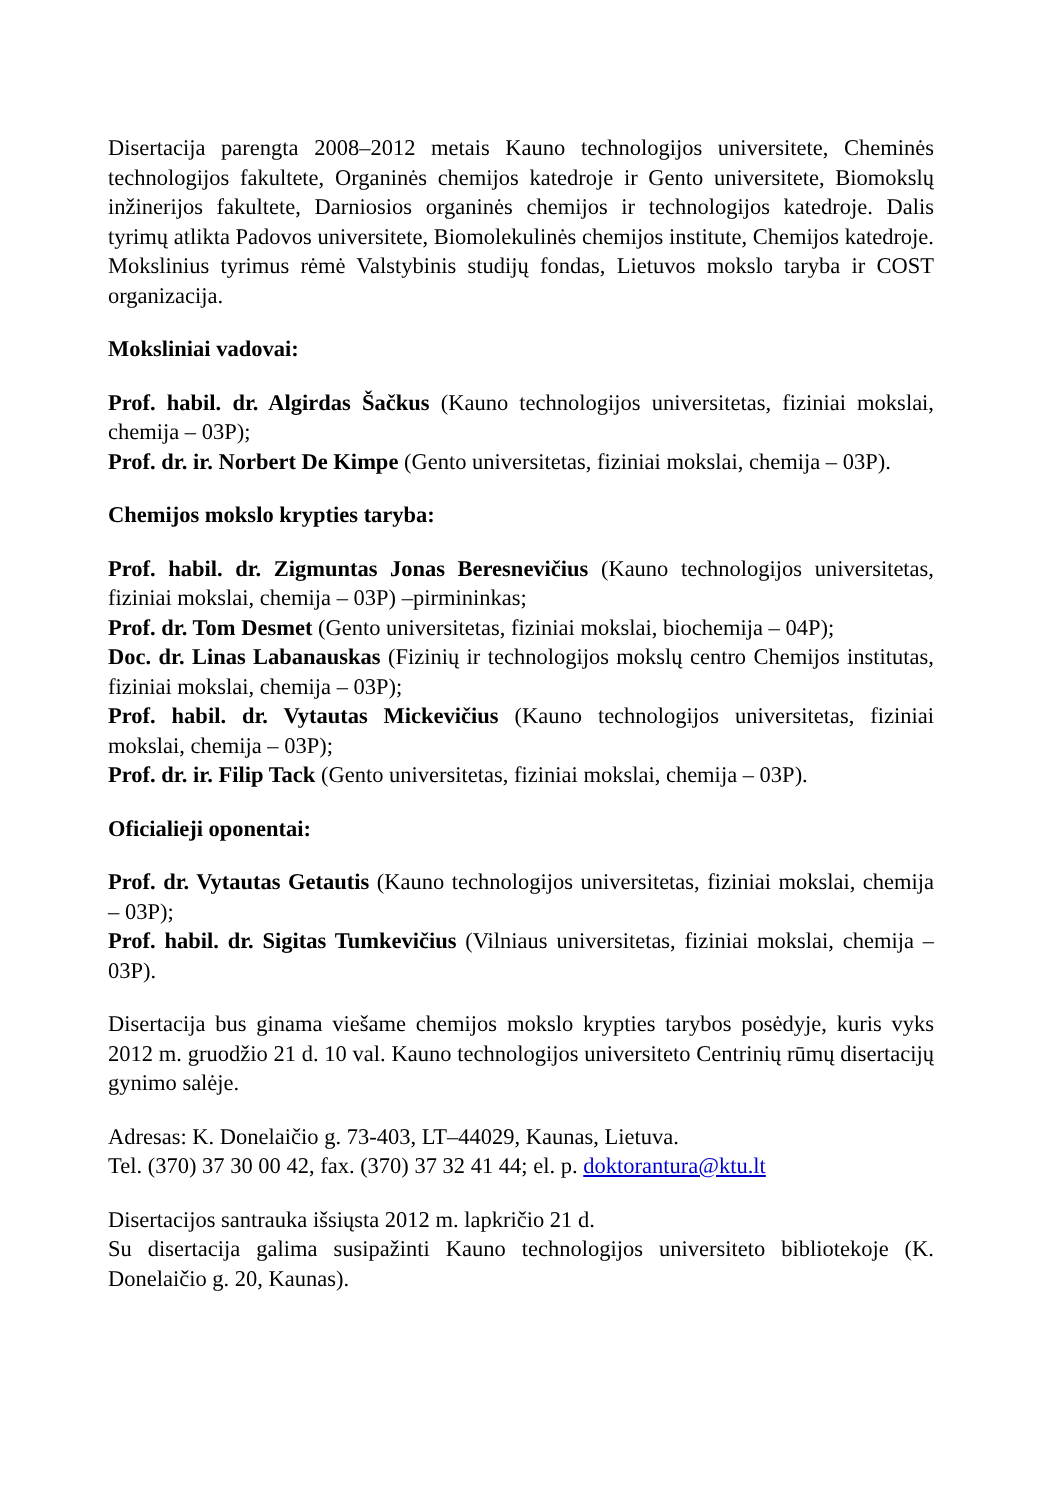Disertacija parengta 2008–2012 metais Kauno technologijos universitete, Cheminės technologijos fakultete, Organinės chemijos katedroje ir Gento universitete, Biomokslų inžinerijos fakultete, Darniosios organinės chemijos ir technologijos katedroje. Dalis tyrimų atlikta Padovos universitete, Biomolekulinės chemijos institute, Chemijos katedroje. Mokslinius tyrimus rėmė Valstybinis studijų fondas, Lietuvos mokslo taryba ir COST organizacija.
Moksliniai vadovai:
Prof. habil. dr. Algirdas Šačkus (Kauno technologijos universitetas, fiziniai mokslai, chemija – 03P);
Prof. dr. ir. Norbert De Kimpe (Gento universitetas, fiziniai mokslai, chemija – 03P).
Chemijos mokslo krypties taryba:
Prof. habil. dr. Zigmuntas Jonas Beresnevičius (Kauno technologijos universitetas, fiziniai mokslai, chemija – 03P) –pirmininkas;
Prof. dr. Tom Desmet (Gento universitetas, fiziniai mokslai, biochemija – 04P);
Doc. dr. Linas Labanauskas (Fizinių ir technologijos mokslų centro Chemijos institutas, fiziniai mokslai, chemija – 03P);
Prof. habil. dr. Vytautas Mickevičius (Kauno technologijos universitetas, fiziniai mokslai, chemija – 03P);
Prof. dr. ir. Filip Tack (Gento universitetas, fiziniai mokslai, chemija – 03P).
Oficialieji oponentai:
Prof. dr. Vytautas Getautis (Kauno technologijos universitetas, fiziniai mokslai, chemija – 03P);
Prof. habil. dr. Sigitas Tumkevičius (Vilniaus universitetas, fiziniai mokslai, chemija – 03P).
Disertacija bus ginama viešame chemijos mokslo krypties tarybos posėdyje, kuris vyks 2012 m. gruodžio 21 d. 10 val. Kauno technologijos universiteto Centrinių rūmų disertacijų gynimo salėje.
Adresas: K. Donelaičio g. 73-403, LT–44029, Kaunas, Lietuva.
Tel. (370) 37 30 00 42, fax. (370) 37 32 41 44; el. p. doktorantura@ktu.lt
Disertacijos santrauka išsiųsta 2012 m. lapkričio 21 d.
Su disertacija galima susipažinti Kauno technologijos universiteto bibliotekoje (K. Donelaičio g. 20, Kaunas).